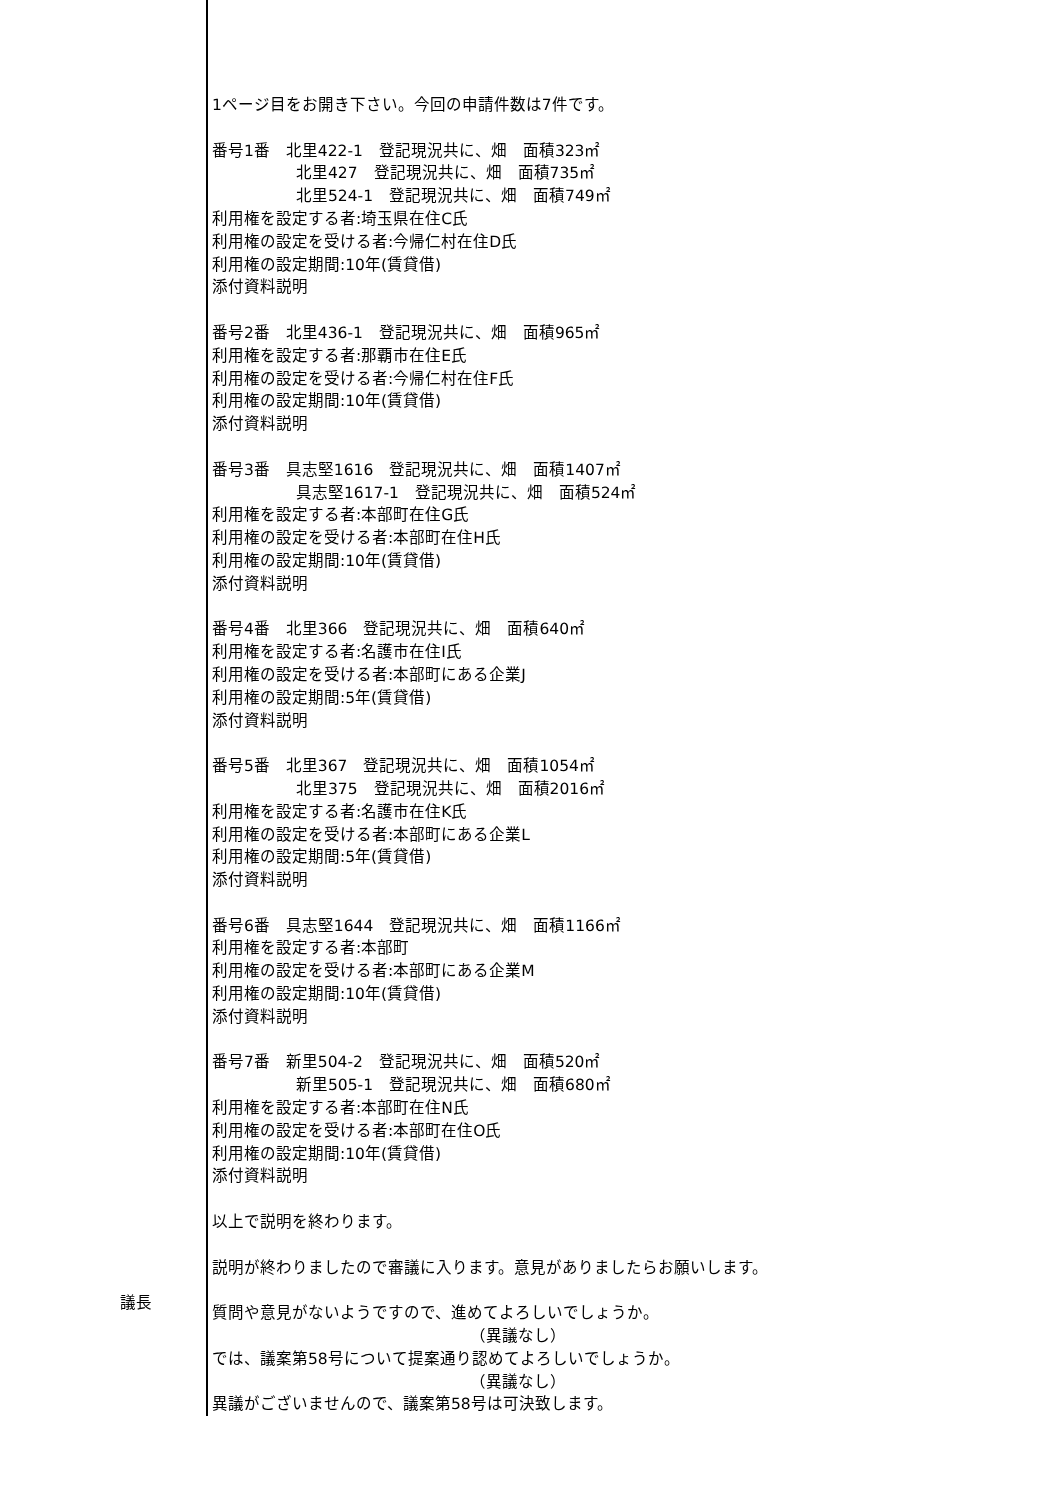議長
1ページ目をお開き下さい。今回の申請件数は7件です。
番号1番　北里422-1　登記現況共に、畑　面積323㎡
北里427　登記現況共に、畑　面積735㎡
北里524-1　登記現況共に、畑　面積749㎡
利用権を設定する者:埼玉県在住C氏
利用権の設定を受ける者:今帰仁村在住D氏
利用権の設定期間:10年(賃貸借)
添付資料説明
番号2番　北里436-1　登記現況共に、畑　面積965㎡
利用権を設定する者:那覇市在住E氏
利用権の設定を受ける者:今帰仁村在住F氏
利用権の設定期間:10年(賃貸借)
添付資料説明
番号3番　具志堅1616　登記現況共に、畑　面積1407㎡
具志堅1617-1　登記現況共に、畑　面積524㎡
利用権を設定する者:本部町在住G氏
利用権の設定を受ける者:本部町在住H氏
利用権の設定期間:10年(賃貸借)
添付資料説明
番号4番　北里366　登記現況共に、畑　面積640㎡
利用権を設定する者:名護市在住I氏
利用権の設定を受ける者:本部町にある企業J
利用権の設定期間:5年(賃貸借)
添付資料説明
番号5番　北里367　登記現況共に、畑　面積1054㎡
北里375　登記現況共に、畑　面積2016㎡
利用権を設定する者:名護市在住K氏
利用権の設定を受ける者:本部町にある企業L
利用権の設定期間:5年(賃貸借)
添付資料説明
番号6番　具志堅1644　登記現況共に、畑　面積1166㎡
利用権を設定する者:本部町
利用権の設定を受ける者:本部町にある企業M
利用権の設定期間:10年(賃貸借)
添付資料説明
番号7番　新里504-2　登記現況共に、畑　面積520㎡
新里505-1　登記現況共に、畑　面積680㎡
利用権を設定する者:本部町在住N氏
利用権の設定を受ける者:本部町在住O氏
利用権の設定期間:10年(賃貸借)
添付資料説明
以上で説明を終わります。
説明が終わりましたので審議に入ります。意見がありましたらお願いします。
質問や意見がないようですので、進めてよろしいでしょうか。
（異議なし）
では、議案第58号について提案通り認めてよろしいでしょうか。
（異議なし）
異議がございませんので、議案第58号は可決致します。